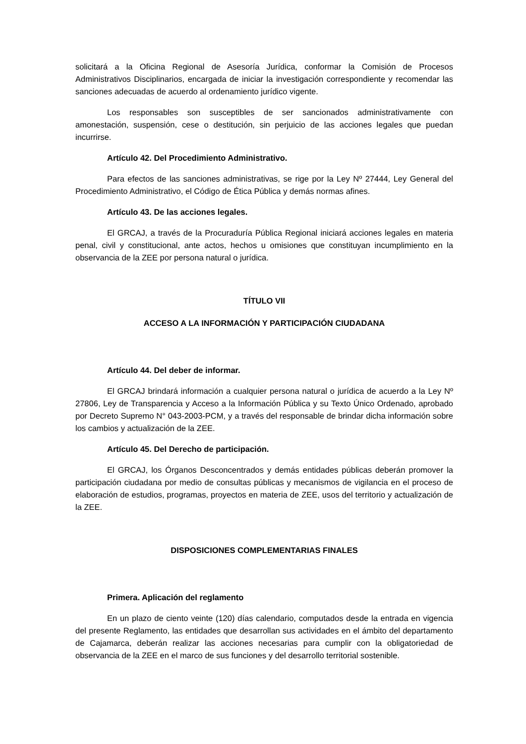solicitará a la Oficina Regional de Asesoría Jurídica, conformar la Comisión de Procesos Administrativos Disciplinarios, encargada de iniciar la investigación correspondiente y recomendar las sanciones adecuadas de acuerdo al ordenamiento jurídico vigente.
Los responsables son susceptibles de ser sancionados administrativamente con amonestación, suspensión, cese o destitución, sin perjuicio de las acciones legales que puedan incurrirse.
Artículo 42. Del Procedimiento Administrativo.
Para efectos de las sanciones administrativas, se rige por la Ley Nº 27444, Ley General del Procedimiento Administrativo, el Código de Ética Pública y demás normas afines.
Artículo 43. De las acciones legales.
El GRCAJ, a través de la Procuraduría Pública Regional iniciará acciones legales en materia penal, civil y constitucional, ante actos, hechos u omisiones que constituyan incumplimiento en la observancia de la ZEE por persona natural o jurídica.
TÍTULO VII
ACCESO A LA INFORMACIÓN Y PARTICIPACIÓN CIUDADANA
Artículo 44. Del deber de informar.
El GRCAJ brindará información a cualquier persona natural o jurídica de acuerdo a la Ley Nº 27806, Ley de Transparencia y Acceso a la Información Pública y su Texto Único Ordenado, aprobado por Decreto Supremo N° 043-2003-PCM, y a través del responsable de brindar dicha información sobre los cambios y actualización de la ZEE.
Artículo 45. Del Derecho de participación.
El GRCAJ, los Órganos Desconcentrados y demás entidades públicas deberán promover la participación ciudadana por medio de consultas públicas y mecanismos de vigilancia en el proceso de elaboración de estudios, programas, proyectos en materia de ZEE, usos del territorio y actualización de la ZEE.
DISPOSICIONES COMPLEMENTARIAS FINALES
Primera. Aplicación del reglamento
En un plazo de ciento veinte (120) días calendario, computados desde la entrada en vigencia del presente Reglamento, las entidades que desarrollan sus actividades en el ámbito del departamento de Cajamarca, deberán realizar las acciones necesarias para cumplir con la obligatoriedad de observancia de la ZEE en el marco de sus funciones y del desarrollo territorial sostenible.